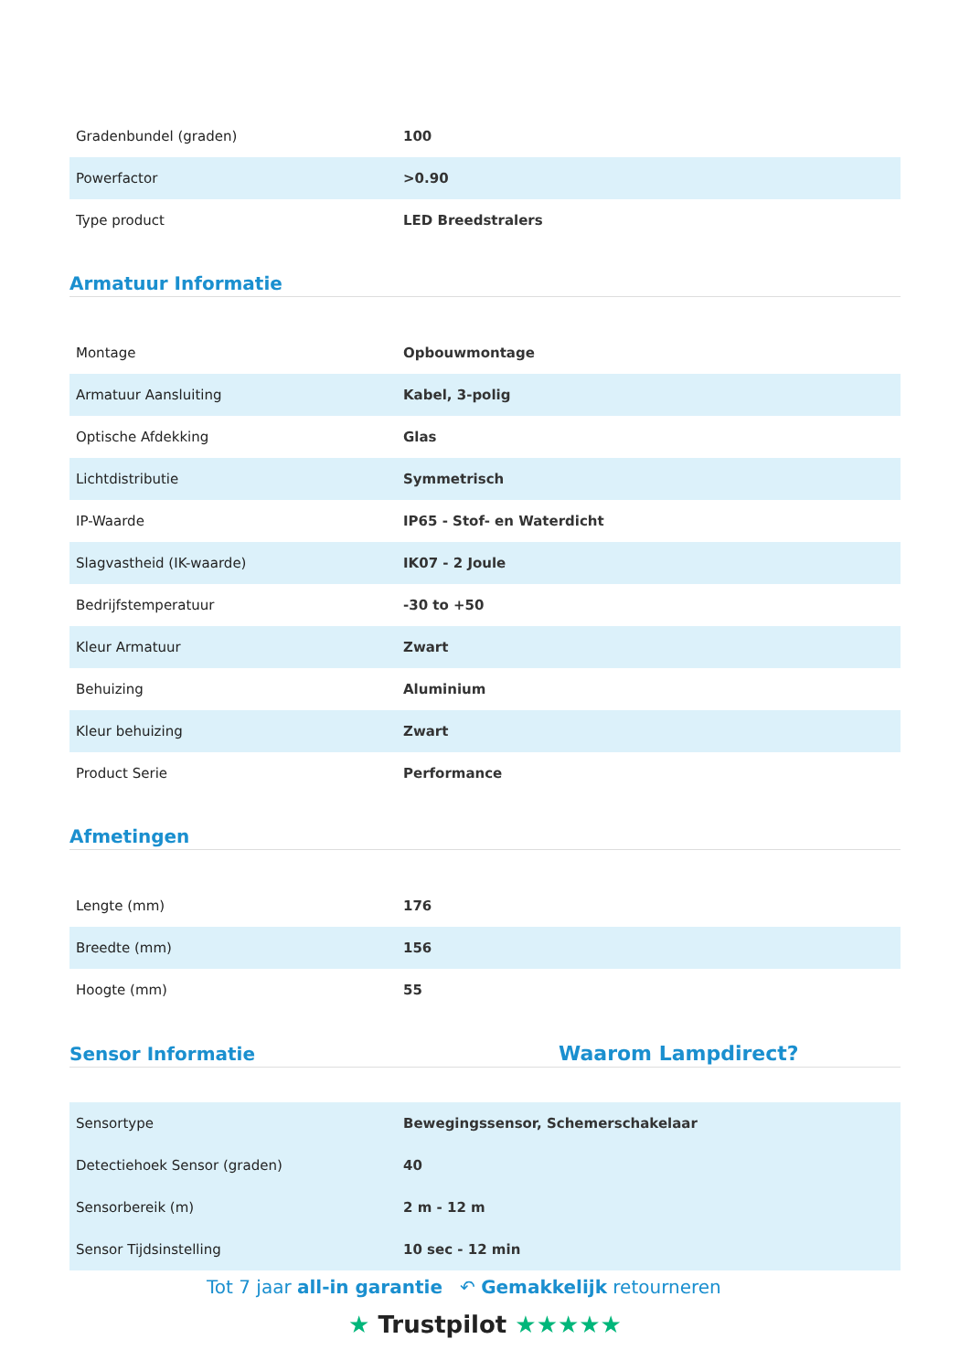| Gradenbundel (graden) | 100 |
| Powerfactor | >0.90 |
| Type product | LED Breedstralers |
Armatuur Informatie
| Montage | Opbouwmontage |
| Armatuur Aansluiting | Kabel, 3-polig |
| Optische Afdekking | Glas |
| Lichtdistributie | Symmetrisch |
| IP-Waarde | IP65 - Stof- en Waterdicht |
| Slagvastheid (IK-waarde) | IK07 - 2 Joule |
| Bedrijfstemperatuur | -30 to +50 |
| Kleur Armatuur | Zwart |
| Behuizing | Aluminium |
| Kleur behuizing | Zwart |
| Product Serie | Performance |
Afmetingen
| Lengte (mm) | 176 |
| Breedte (mm) | 156 |
| Hoogte (mm) | 55 |
Sensor Informatie Waarom Lampdirect?
| Sensortype | Bewegingssensor, Schemerschakelaar |
| Detectiehoek Sensor (graden) | 40 |
| Sensorbereik (m) | 2 m - 12 m |
| Sensor Tijdsinstelling | 10 sec - 12 min |
Tot 7 jaar all-in garantie ↶ Gemakkelijk retourneren
★ Trustpilot ★★★★★